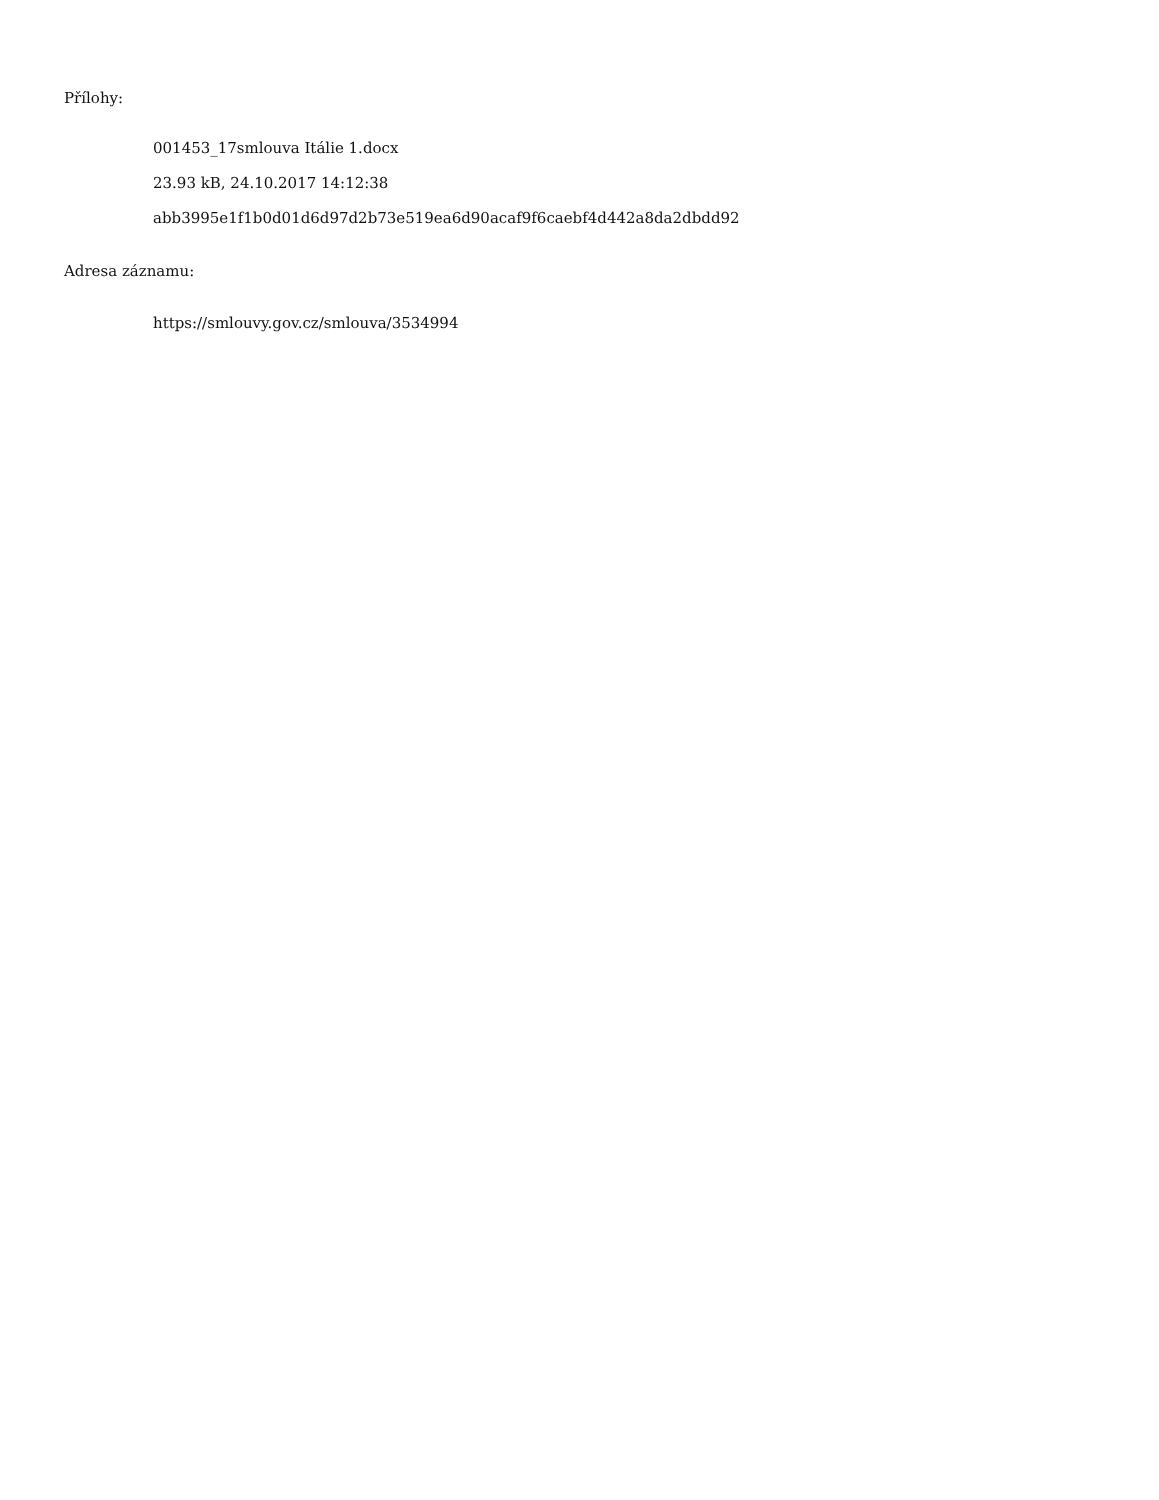Přílohy:
001453_17smlouva Itálie 1.docx
23.93 kB, 24.10.2017 14:12:38
abb3995e1f1b0d01d6d97d2b73e519ea6d90acaf9f6caebf4d442a8da2dbdd92
Adresa záznamu:
https://smlouvy.gov.cz/smlouva/3534994